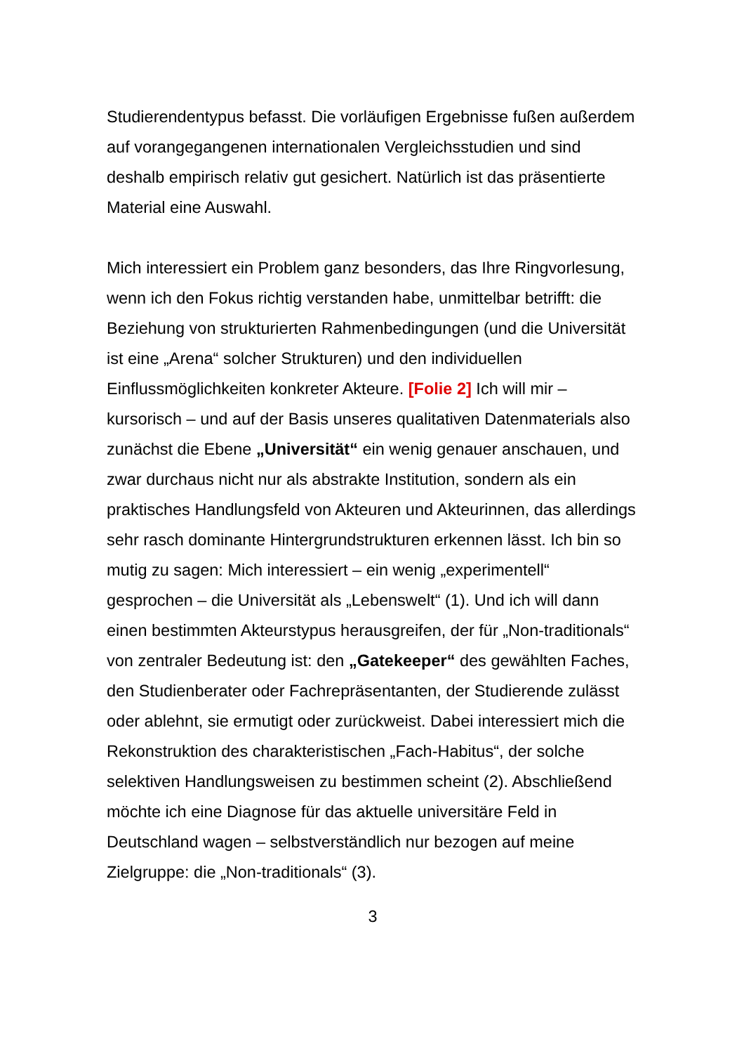Studierendentypus befasst. Die vorläufigen Ergebnisse fußen außerdem auf vorangegangenen internationalen Vergleichsstudien und sind deshalb empirisch relativ gut gesichert. Natürlich ist das präsentierte Material eine Auswahl.
Mich interessiert ein Problem ganz besonders, das Ihre Ringvorlesung, wenn ich den Fokus richtig verstanden habe, unmittelbar betrifft: die Beziehung von strukturierten Rahmenbedingungen (und die Universität ist eine „Arena“ solcher Strukturen) und den individuellen Einflussmöglichkeiten konkreter Akteure. [Folie 2] Ich will mir – kursorisch – und auf der Basis unseres qualitativen Datenmaterials also zunächst die Ebene „Universität“ ein wenig genauer anschauen, und zwar durchaus nicht nur als abstrakte Institution, sondern als ein praktisches Handlungsfeld von Akteuren und Akteurinnen, das allerdings sehr rasch dominante Hintergrundstrukturen erkennen lässt. Ich bin so mutig zu sagen: Mich interessiert – ein wenig „experimentell“ gesprochen – die Universität als „Lebenswelt“ (1). Und ich will dann einen bestimmten Akteurstypus herausgreifen, der für „Non-traditionals“ von zentraler Bedeutung ist: den „Gatekeeper“ des gewählten Faches, den Studienberater oder Fachrepräsentanten, der Studierende zulässt oder ablehnt, sie ermutigt oder zurückweist. Dabei interessiert mich die Rekonstruktion des charakteristischen „Fach-Habitus“, der solche selektiven Handlungsweisen zu bestimmen scheint (2). Abschließend möchte ich eine Diagnose für das aktuelle universitäre Feld in Deutschland wagen – selbstverständlich nur bezogen auf meine Zielgruppe: die „Non-traditionals“ (3).
3